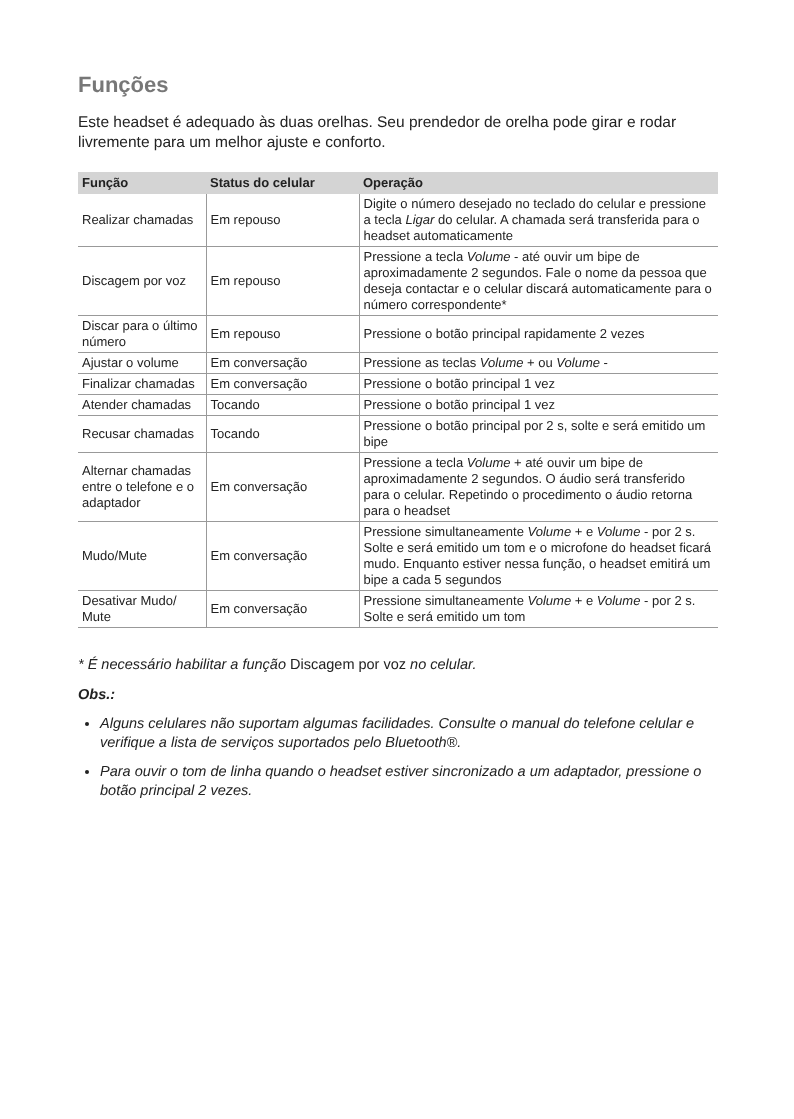Funções
Este headset é adequado às duas orelhas. Seu prendedor de orelha pode girar e rodar livremente para um melhor ajuste e conforto.
| Função | Status do celular | Operação |
| --- | --- | --- |
| Realizar chamadas | Em repouso | Digite o número desejado no teclado do celular e pressione a tecla Ligar do celular. A chamada será transferida para o headset automaticamente |
| Discagem por voz | Em repouso | Pressione a tecla Volume - até ouvir um bipe de aproximadamente 2 segundos. Fale o nome da pessoa que deseja contactar e o celular discará automaticamente para o número correspondente* |
| Discar para o último número | Em repouso | Pressione o botão principal rapidamente 2 vezes |
| Ajustar o volume | Em conversação | Pressione as teclas Volume + ou Volume - |
| Finalizar chamadas | Em conversação | Pressione o botão principal 1 vez |
| Atender chamadas | Tocando | Pressione o botão principal 1 vez |
| Recusar chamadas | Tocando | Pressione o botão principal por 2 s, solte e será emitido um bipe |
| Alternar chamadas entre o telefone e o adaptador | Em conversação | Pressione a tecla Volume + até ouvir um bipe de aproximadamente 2 segundos. O áudio será transferido para o celular. Repetindo o procedimento o áudio retorna para o headset |
| Mudo/Mute | Em conversação | Pressione simultaneamente Volume + e Volume - por 2 s. Solte e será emitido um tom e o microfone do headset ficará mudo. Enquanto estiver nessa função, o headset emitirá um bipe a cada 5 segundos |
| Desativar Mudo/ Mute | Em conversação | Pressione simultaneamente Volume + e Volume - por 2 s. Solte e será emitido um tom |
* É necessário habilitar a função Discagem por voz no celular.
Obs.:
Alguns celulares não suportam algumas facilidades. Consulte o manual do telefone celular e verifique a lista de serviços suportados pelo Bluetooth®.
Para ouvir o tom de linha quando o headset estiver sincronizado a um adaptador, pressione o botão principal 2 vezes.